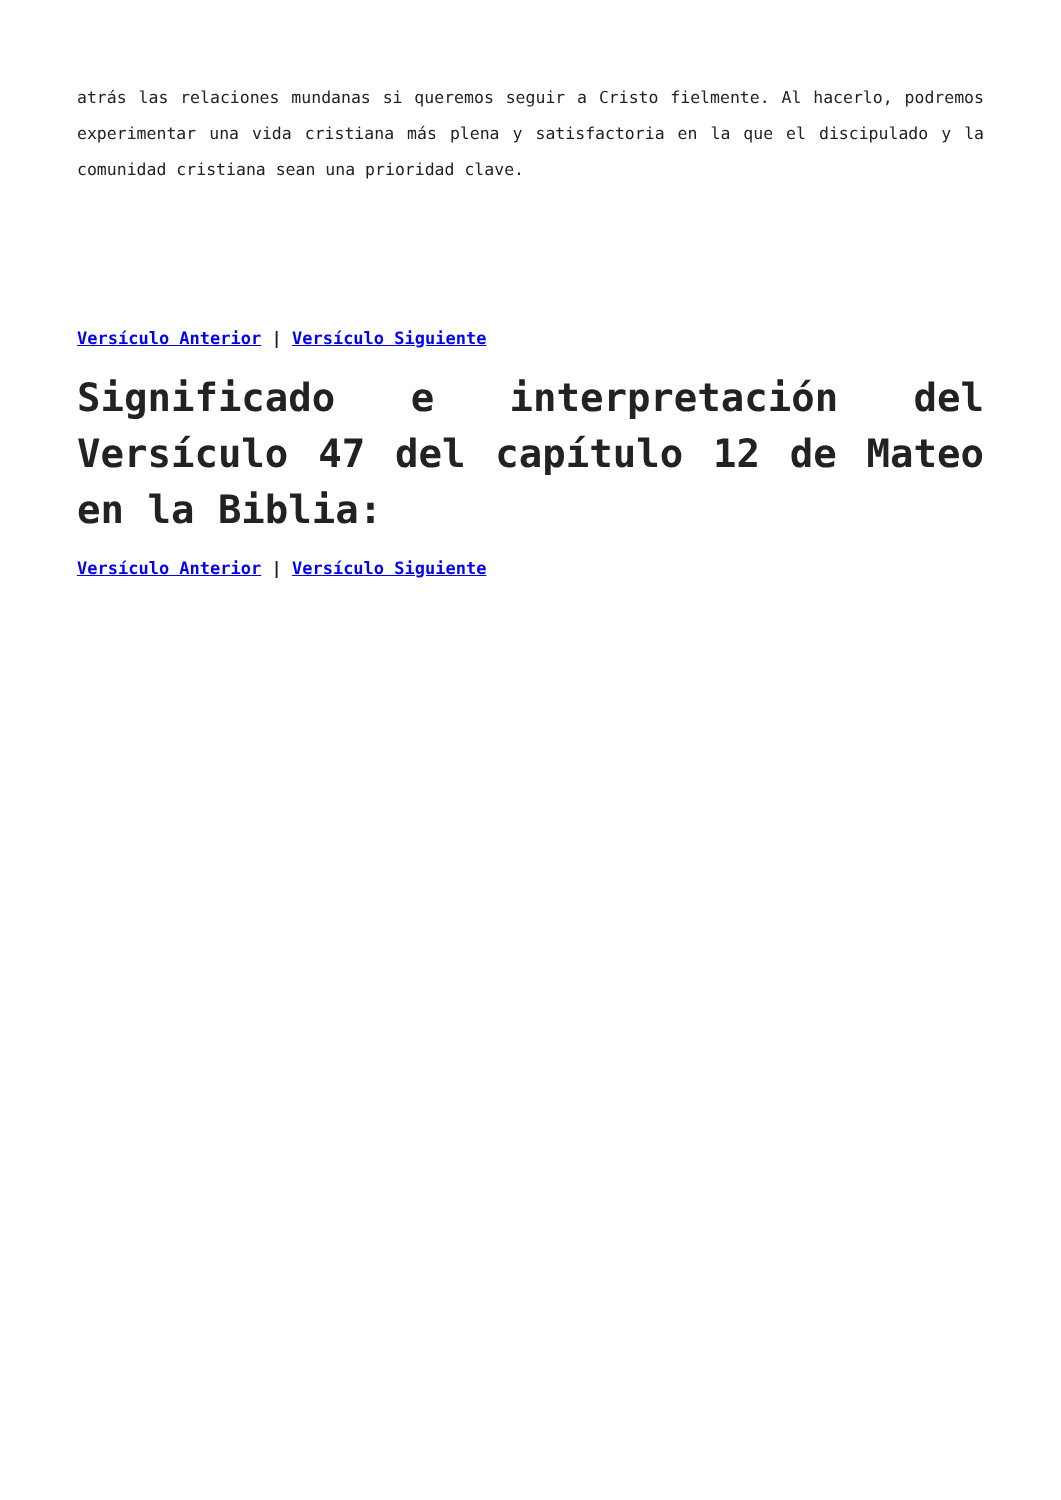atrás las relaciones mundanas si queremos seguir a Cristo fielmente. Al hacerlo, podremos experimentar una vida cristiana más plena y satisfactoria en la que el discipulado y la comunidad cristiana sean una prioridad clave.
Versículo Anterior | Versículo Siguiente
Significado e interpretación del Versículo 47 del capítulo 12 de Mateo en la Biblia:
Versículo Anterior | Versículo Siguiente